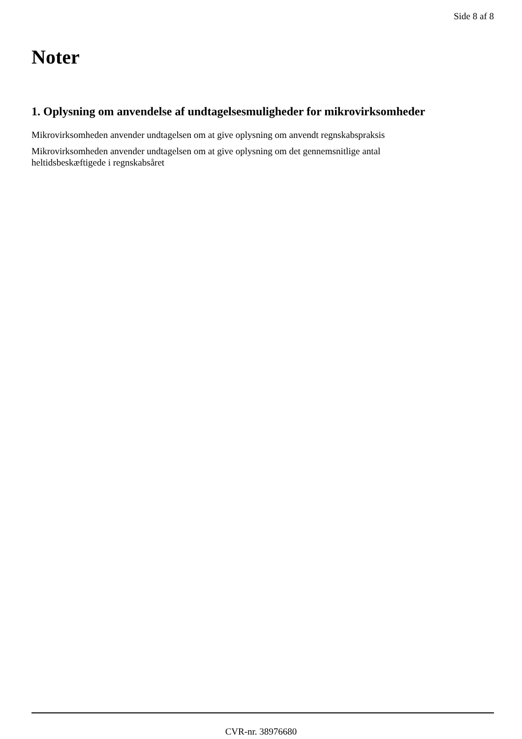Side 8 af 8
Noter
1. Oplysning om anvendelse af undtagelsesmuligheder for mikrovirksomheder
Mikrovirksomheden anvender undtagelsen om at give oplysning om anvendt regnskabspraksis
Mikrovirksomheden anvender undtagelsen om at give oplysning om det gennemsnitlige antal
heltidsbeskæftigede i regnskabsåret
CVR-nr. 38976680